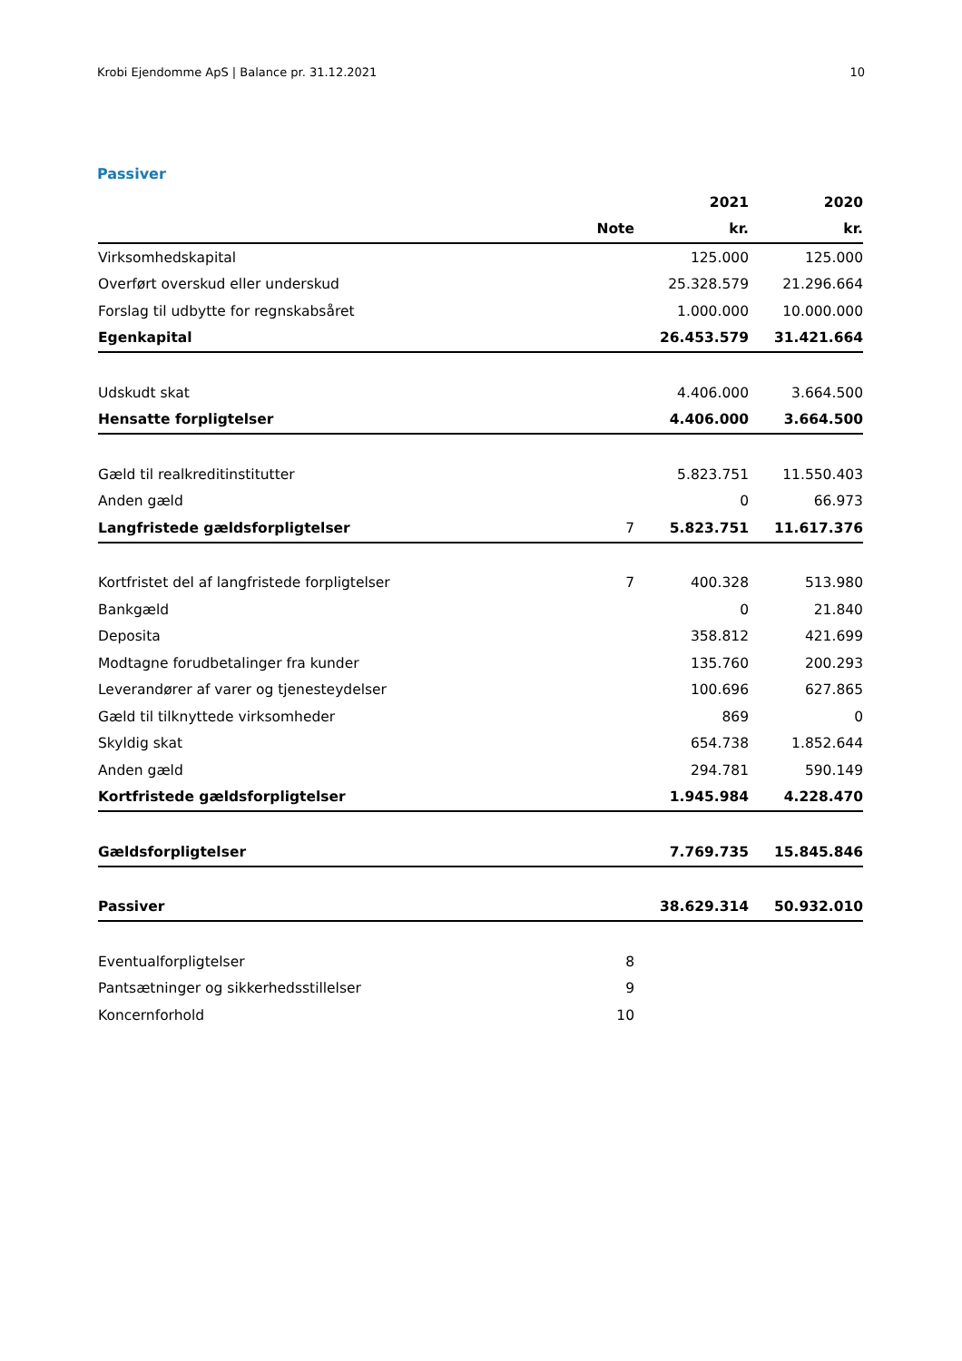Krobi Ejendomme ApS | Balance pr. 31.12.2021 10
Passiver
| | | 2021 | 2020 |
| --- | --- | --- | --- |
| | Note | kr. | kr. |
| Virksomhedskapital | | 125.000 | 125.000 |
| Overført overskud eller underskud | | 25.328.579 | 21.296.664 |
| Forslag til udbytte for regnskabsåret | | 1.000.000 | 10.000.000 |
| Egenkapital | | 26.453.579 | 31.421.664 |
| Udskudt skat | | 4.406.000 | 3.664.500 |
| Hensatte forpligtelser | | 4.406.000 | 3.664.500 |
| Gæld til realkreditinstitutter | | 5.823.751 | 11.550.403 |
| Anden gæld | | 0 | 66.973 |
| Langfristede gældsforpligtelser | 7 | 5.823.751 | 11.617.376 |
| Kortfristet del af langfristede forpligtelser | 7 | 400.328 | 513.980 |
| Bankgæld | | 0 | 21.840 |
| Deposita | | 358.812 | 421.699 |
| Modtagne forudbetalinger fra kunder | | 135.760 | 200.293 |
| Leverandører af varer og tjenesteydelser | | 100.696 | 627.865 |
| Gæld til tilknyttede virksomheder | | 869 | 0 |
| Skyldig skat | | 654.738 | 1.852.644 |
| Anden gæld | | 294.781 | 590.149 |
| Kortfristede gældsforpligtelser | | 1.945.984 | 4.228.470 |
| Gældsforpligtelser | | 7.769.735 | 15.845.846 |
| Passiver | | 38.629.314 | 50.932.010 |
| Eventualforpligtelser | 8 | | |
| Pantsætninger og sikkerhedsstillelser | 9 | | |
| Koncernforhold | 10 | | |